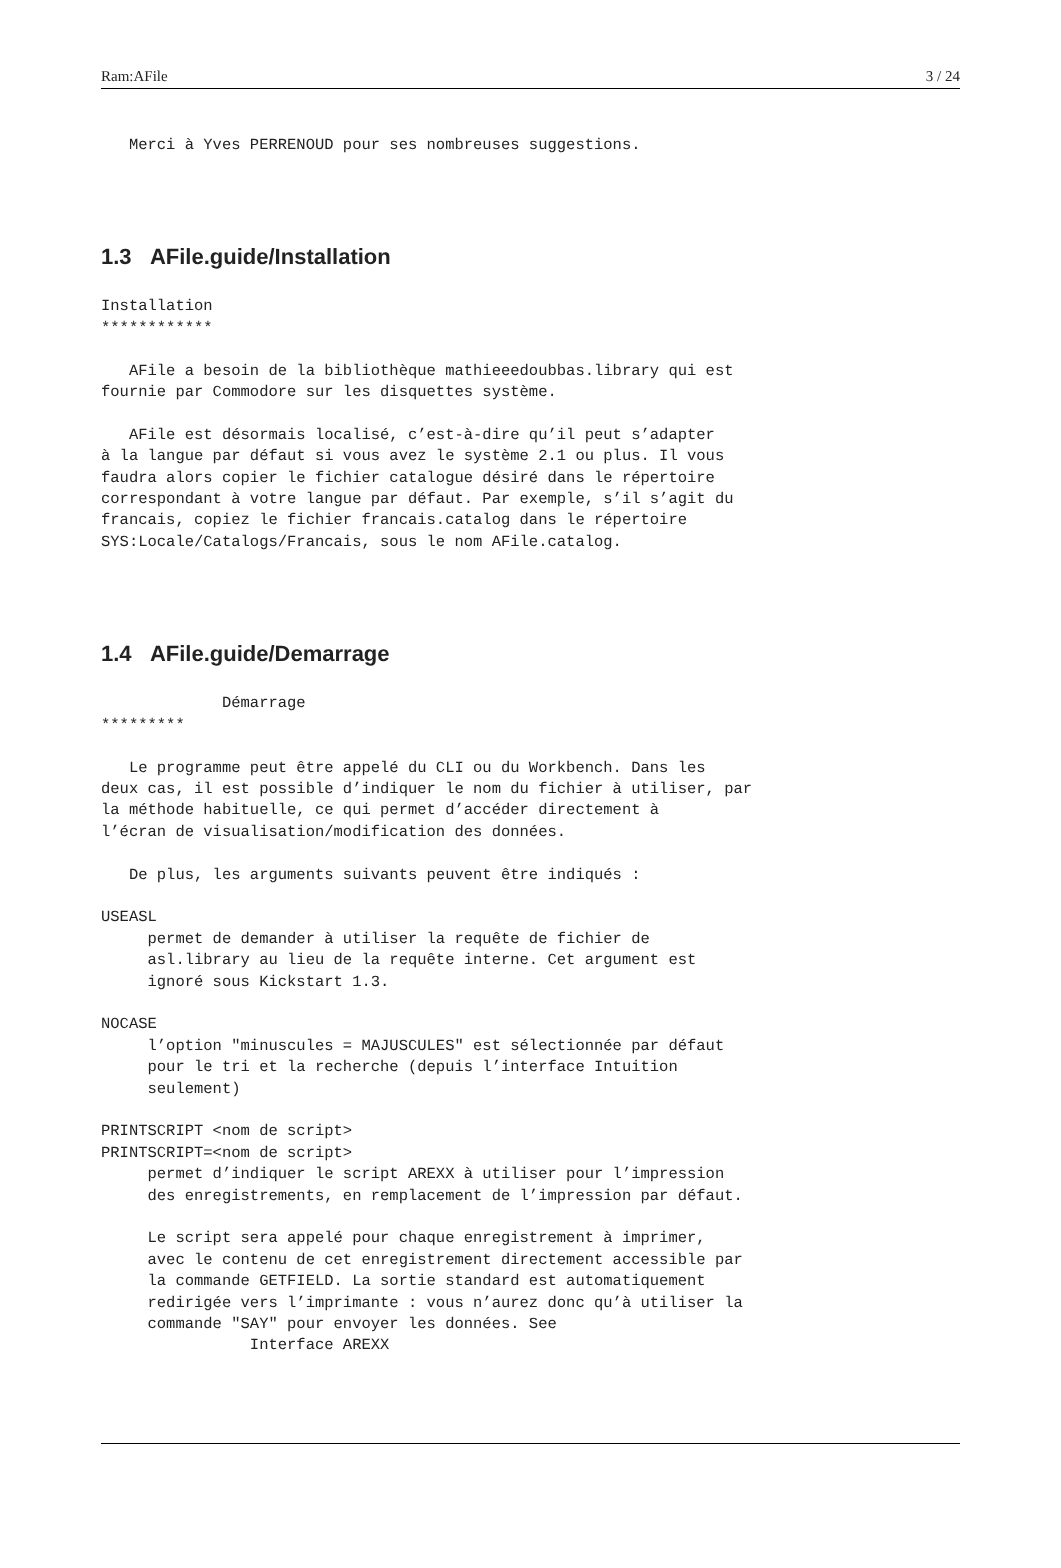Ram:AFile 3 / 24
   Merci à Yves PERRENOUD pour ses nombreuses suggestions.
1.3 AFile.guide/Installation
Installation
************

   AFile a besoin de la bibliothèque mathieeedoubbas.library qui est
fournie par Commodore sur les disquettes système.

   AFile est désormais localisé, c’est-à-dire qu’il peut s’adapter
à la langue par défaut si vous avez le système 2.1 ou plus. Il vous
faudra alors copier le fichier catalogue désiré dans le répertoire
correspondant à votre langue par défaut. Par exemple, s’il s’agit du
francais, copiez le fichier francais.catalog dans le répertoire
SYS:Locale/Catalogs/Francais, sous le nom AFile.catalog.
1.4 AFile.guide/Demarrage
             Démarrage
*********

   Le programme peut être appelé du CLI ou du Workbench. Dans les
deux cas, il est possible d’indiquer le nom du fichier à utiliser, par
la méthode habituelle, ce qui permet d’accéder directement à
l’écran de visualisation/modification des données.

   De plus, les arguments suivants peuvent être indiqués :

USEASL
     permet de demander à utiliser la requête de fichier de
     asl.library au lieu de la requête interne. Cet argument est
     ignoré sous Kickstart 1.3.

NOCASE
     l’option "minuscules = MAJUSCULES" est sélectionnée par défaut
     pour le tri et la recherche (depuis l’interface Intuition
     seulement)

PRINTSCRIPT <nom de script>
PRINTSCRIPT=<nom de script>
     permet d’indiquer le script AREXX à utiliser pour l’impression
     des enregistrements, en remplacement de l’impression par défaut.

     Le script sera appelé pour chaque enregistrement à imprimer,
     avec le contenu de cet enregistrement directement accessible par
     la commande GETFIELD. La sortie standard est automatiquement
     redirigée vers l’imprimante : vous n’aurez donc qu’à utiliser la
     commande "SAY" pour envoyer les données. See
                Interface AREXX